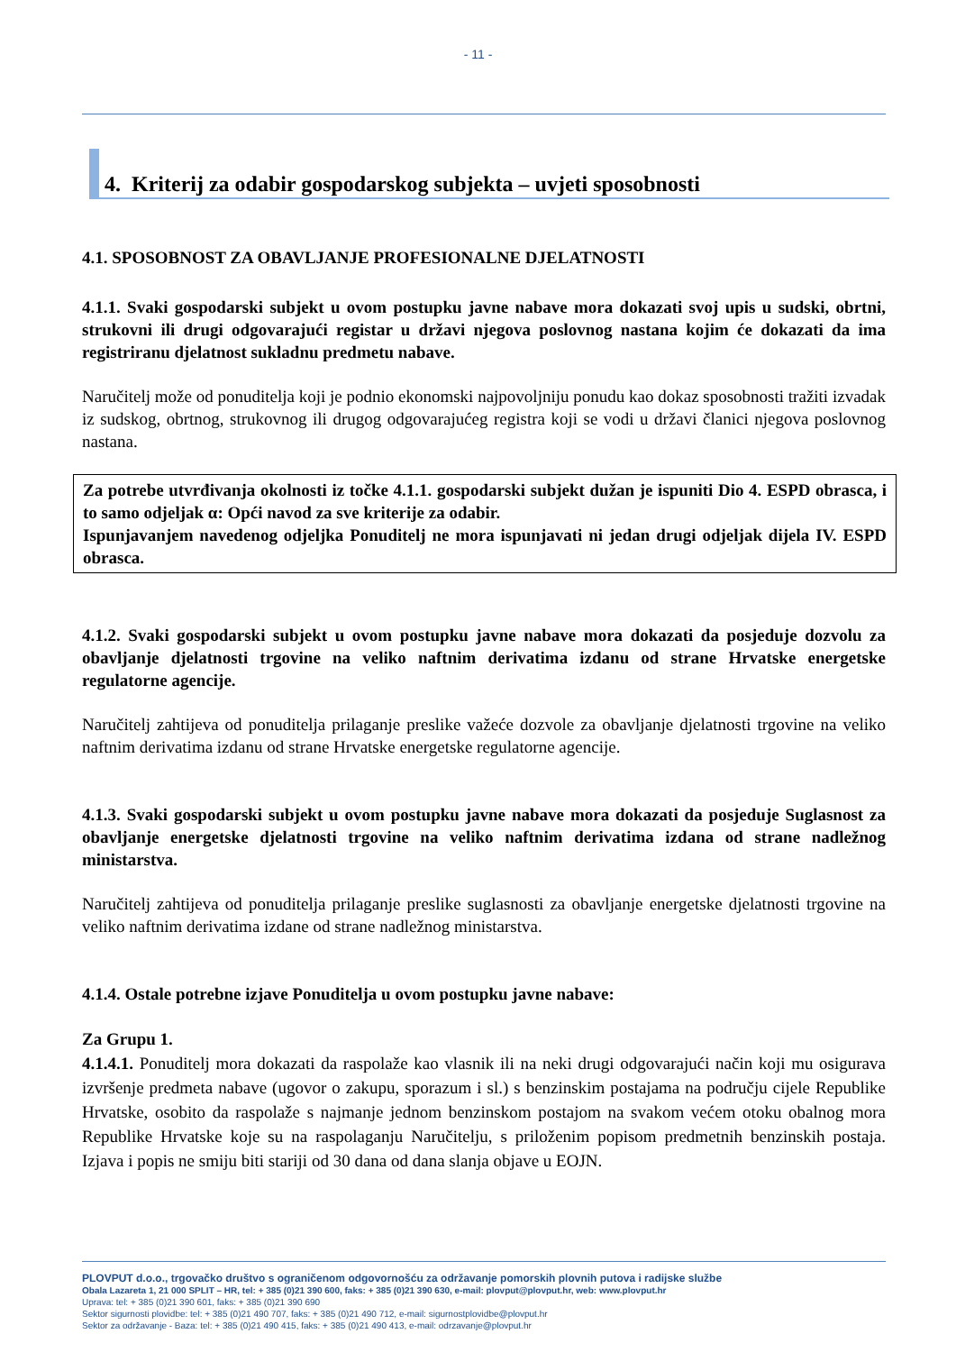- 11 -
4. Kriterij za odabir gospodarskog subjekta – uvjeti sposobnosti
4.1. SPOSOBNOST ZA OBAVLJANJE PROFESIONALNE DJELATNOSTI
4.1.1. Svaki gospodarski subjekt u ovom postupku javne nabave mora dokazati svoj upis u sudski, obrtni, strukovni ili drugi odgovarajući registar u državi njegova poslovnog nastana kojim će dokazati da ima registriranu djelatnost sukladnu predmetu nabave.
Naručitelj može od ponuditelja koji je podnio ekonomski najpovoljniju ponudu kao dokaz sposobnosti tražiti izvadak iz sudskog, obrtnog, strukovnog ili drugog odgovarajućeg registra koji se vodi u državi članici njegova poslovnog nastana.
Za potrebe utvrđivanja okolnosti iz točke 4.1.1. gospodarski subjekt dužan je ispuniti Dio 4. ESPD obrasca, i to samo odjeljak α: Opći navod za sve kriterije za odabir.
Ispunjavanjem navedenog odjeljka Ponuditelj ne mora ispunjavati ni jedan drugi odjeljak dijela IV. ESPD obrasca.
4.1.2. Svaki gospodarski subjekt u ovom postupku javne nabave mora dokazati da posjeduje dozvolu za obavljanje djelatnosti trgovine na veliko naftnim derivatima izdanu od strane Hrvatske energetske regulatorne agencije.
Naručitelj zahtijeva od ponuditelja prilaganje preslike važeće dozvole za obavljanje djelatnosti trgovine na veliko naftnim derivatima izdanu od strane Hrvatske energetske regulatorne agencije.
4.1.3. Svaki gospodarski subjekt u ovom postupku javne nabave mora dokazati da posjeduje Suglasnost za obavljanje energetske djelatnosti trgovine na veliko naftnim derivatima izdana od strane nadležnog ministarstva.
Naručitelj zahtijeva od ponuditelja prilaganje preslike suglasnosti za obavljanje energetske djelatnosti trgovine na veliko naftnim derivatima izdane od strane nadležnog ministarstva.
4.1.4. Ostale potrebne izjave Ponuditelja u ovom postupku javne nabave:
Za Grupu 1.
4.1.4.1. Ponuditelj mora dokazati da raspolaže kao vlasnik ili na neki drugi odgovarajući način koji mu osigurava izvršenje predmeta nabave (ugovor o zakupu, sporazum i sl.) s benzinskim postajama na području cijele Republike Hrvatske, osobito da raspolaže s najmanje jednom benzinskom postajom na svakom većem otoku obalnog mora Republike Hrvatske koje su na raspolaganju Naručitelju, s priloženim popisom predmetnih benzinskih postaja. Izjava i popis ne smiju biti stariji od 30 dana od dana slanja objave u EOJN.
PLOVPUT d.o.o., trgovačko društvo s ograničenom odgovornošću za održavanje pomorskih plovnih putova i radijske službe
Obala Lazareta 1, 21 000 SPLIT – HR, tel: + 385 (0)21 390 600, faks: + 385 (0)21 390 630, e-mail: plovput@plovput.hr, web: www.plovput.hr
Uprava: tel: + 385 (0)21 390 601, faks: + 385 (0)21 390 690
Sektor sigurnosti plovidbe: tel: + 385 (0)21 490 707, faks: + 385 (0)21 490 712, e-mail: sigurnostplovidbe@plovput.hr
Sektor za održavanje - Baza: tel: + 385 (0)21 490 415, faks: + 385 (0)21 490 413, e-mail: odrzavanje@plovput.hr